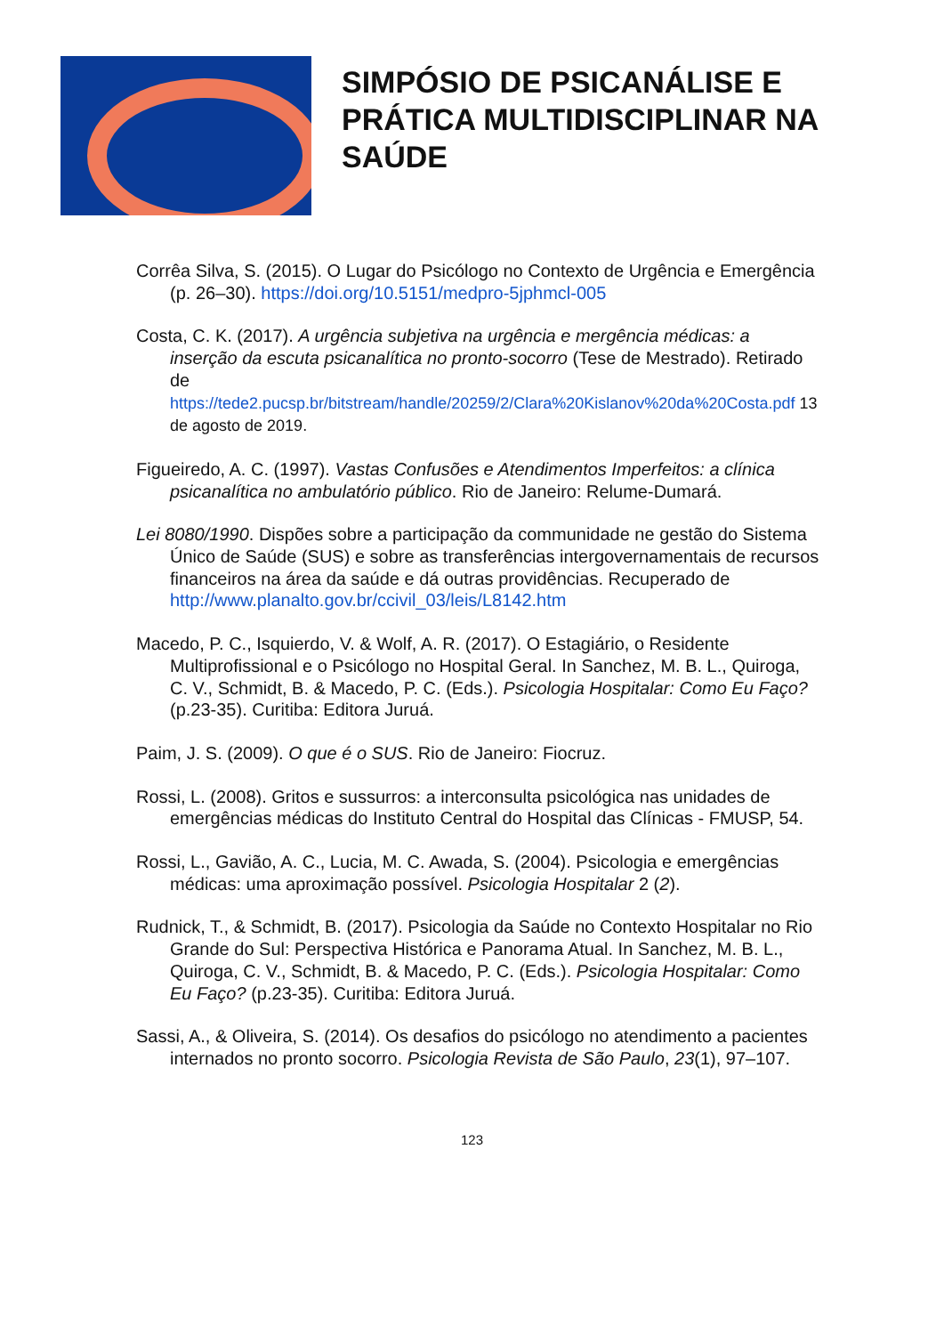SIMPÓSIO DE PSICANÁLISE E
PRÁTICA MULTIDISCIPLINAR NA
SAÚDE
Corrêa Silva, S. (2015). O Lugar do Psicólogo no Contexto de Urgência e Emergência (p. 26–30). https://doi.org/10.5151/medpro-5jphmcl-005
Costa, C. K. (2017). A urgência subjetiva na urgência e mergência médicas: a inserção da escuta psicanalítica no pronto-socorro (Tese de Mestrado). Retirado de https://tede2.pucsp.br/bitstream/handle/20259/2/Clara%20Kislanov%20da%20Costa.pdf 13 de agosto de 2019.
Figueiredo, A. C. (1997). Vastas Confusões e Atendimentos Imperfeitos: a clínica psicanalítica no ambulatório público. Rio de Janeiro: Relume-Dumará.
Lei 8080/1990. Dispões sobre a participação da communidade ne gestão do Sistema Único de Saúde (SUS) e sobre as transferências intergovernamentais de recursos financeiros na área da saúde e dá outras providências. Recuperado de http://www.planalto.gov.br/ccivil_03/leis/L8142.htm
Macedo, P. C., Isquierdo, V. & Wolf, A. R. (2017). O Estagiário, o Residente Multiprofissional e o Psicólogo no Hospital Geral. In Sanchez, M. B. L., Quiroga, C. V., Schmidt, B. & Macedo, P. C. (Eds.). Psicologia Hospitalar: Como Eu Faço? (p.23-35). Curitiba: Editora Juruá.
Paim, J. S. (2009). O que é o SUS. Rio de Janeiro: Fiocruz.
Rossi, L. (2008). Gritos e sussurros: a interconsulta psicológica nas unidades de emergências médicas do Instituto Central do Hospital das Clínicas - FMUSP, 54.
Rossi, L., Gavião, A. C., Lucia, M. C. Awada, S. (2004). Psicologia e emergências médicas: uma aproximação possível. Psicologia Hospitalar 2 (2).
Rudnick, T., & Schmidt, B. (2017). Psicologia da Saúde no Contexto Hospitalar no Rio Grande do Sul: Perspectiva Histórica e Panorama Atual. In Sanchez, M. B. L., Quiroga, C. V., Schmidt, B. & Macedo, P. C. (Eds.). Psicologia Hospitalar: Como Eu Faço? (p.23-35). Curitiba: Editora Juruá.
Sassi, A., & Oliveira, S. (2014). Os desafios do psicólogo no atendimento a pacientes internados no pronto socorro. Psicologia Revista de São Paulo, 23(1), 97–107.
123